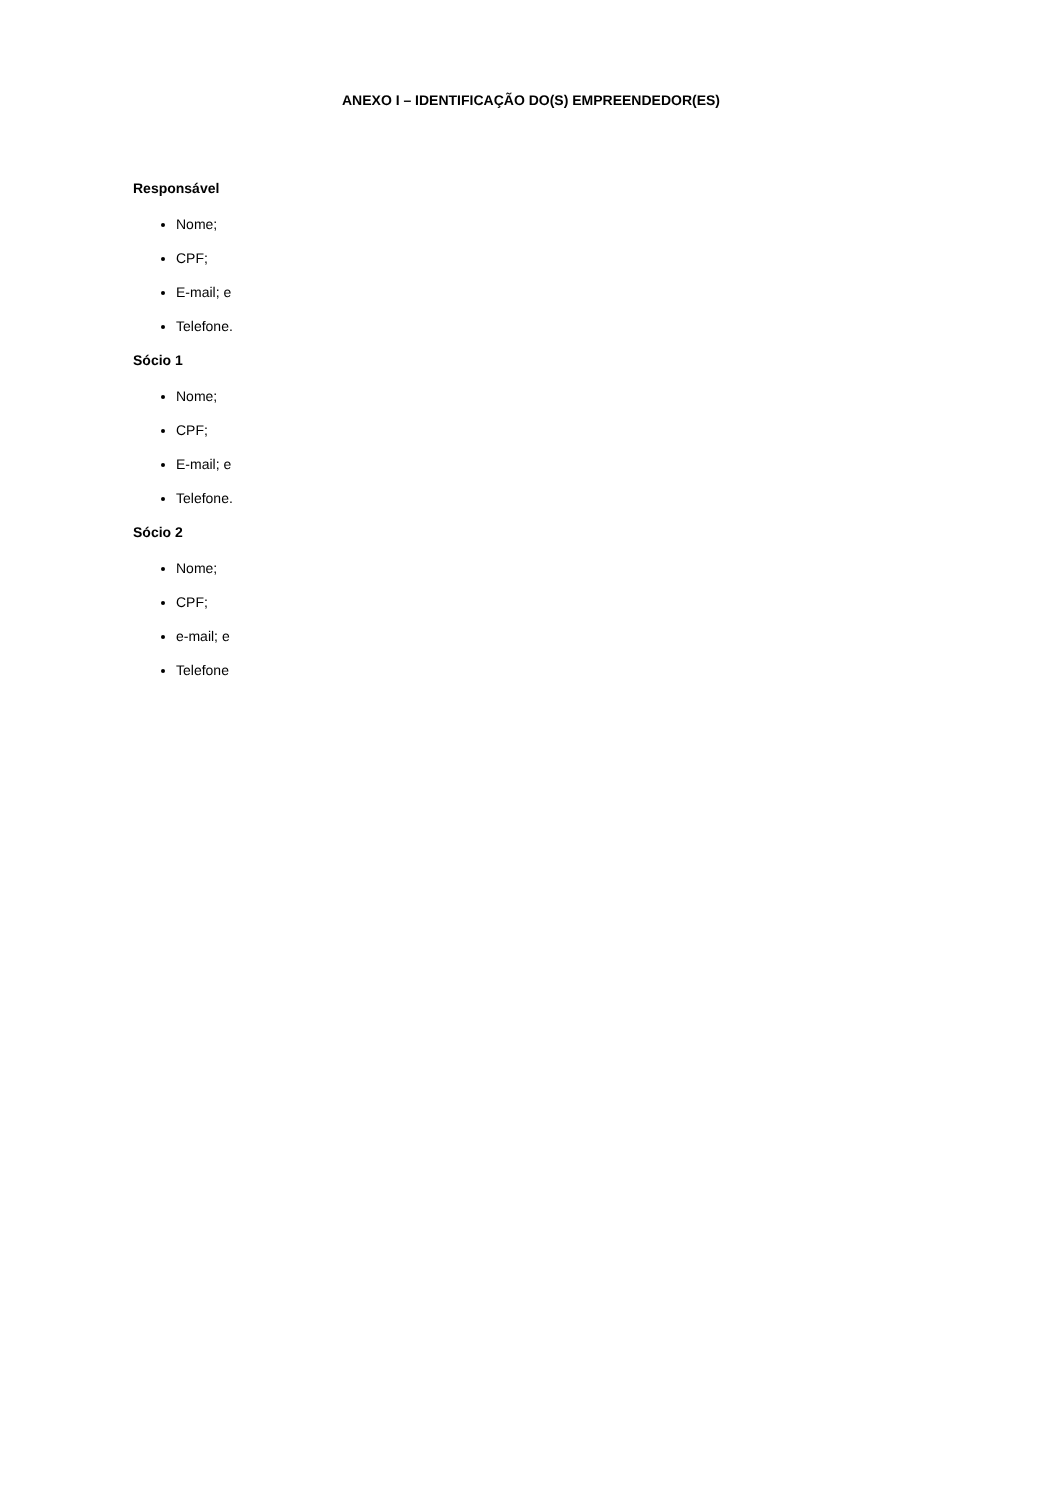ANEXO I – IDENTIFICAÇÃO DO(S) EMPREENDEDOR(ES)
Responsável
Nome;
CPF;
E-mail; e
Telefone.
Sócio 1
Nome;
CPF;
E-mail; e
Telefone.
Sócio 2
Nome;
CPF;
e-mail; e
Telefone